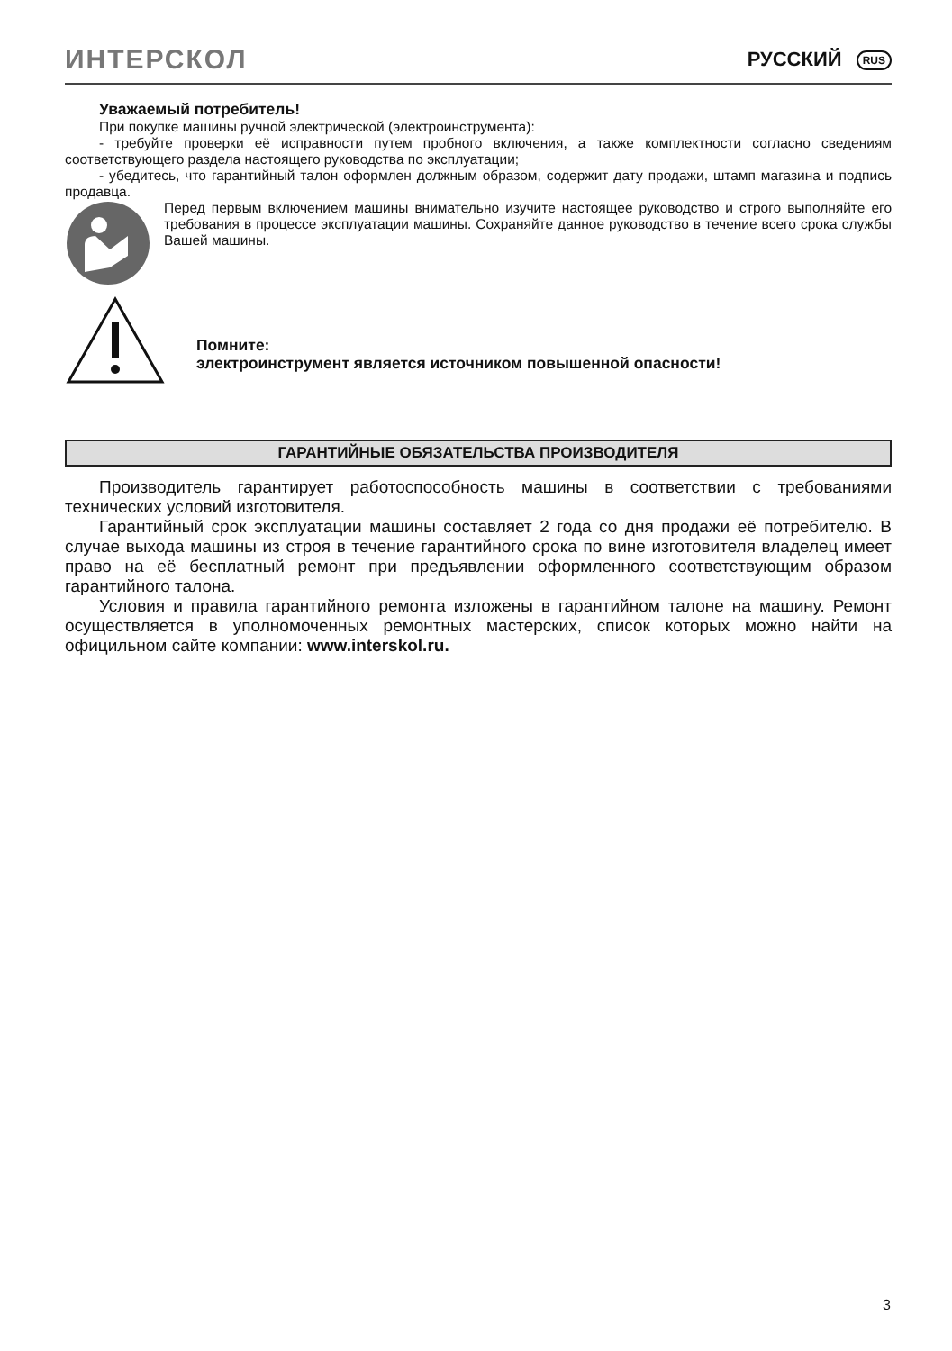ИНТЕРСКОЛ РУССКИЙ RUS
Уважаемый потребитель!
При покупке машины ручной электрической (электроинструмента):
- требуйте проверки её исправности путем пробного включения, а также комплектности согласно сведениям соответствующего раздела настоящего руководства по эксплуатации;
- убедитесь, что гарантийный талон оформлен должным образом, содержит дату продажи, штамп магазина и подпись продавца.
Перед первым включением машины внимательно изучите настоящее руководство и строго выполняйте его требования в процессе эксплуатации машины. Сохраняйте данное руководство в течение всего срока службы Вашей машины.
Помните:
электроинструмент является источником повышенной опасности!
ГАРАНТИЙНЫЕ ОБЯЗАТЕЛЬСТВА ПРОИЗВОДИТЕЛЯ
Производитель гарантирует работоспособность машины в соответствии с требованиями технических условий изготовителя.
Гарантийный срок эксплуатации машины составляет 2 года со дня продажи её потребителю. В случае выхода машины из строя в течение гарантийного срока по вине изготовителя владелец имеет право на её бесплатный ремонт при предъявлении оформленного соответствующим образом гарантийного талона.
Условия и правила гарантийного ремонта изложены в гарантийном талоне на машину. Ремонт осуществляется в уполномоченных ремонтных мастерских, список которых можно найти на официльном сайте компании: www.interskol.ru.
3